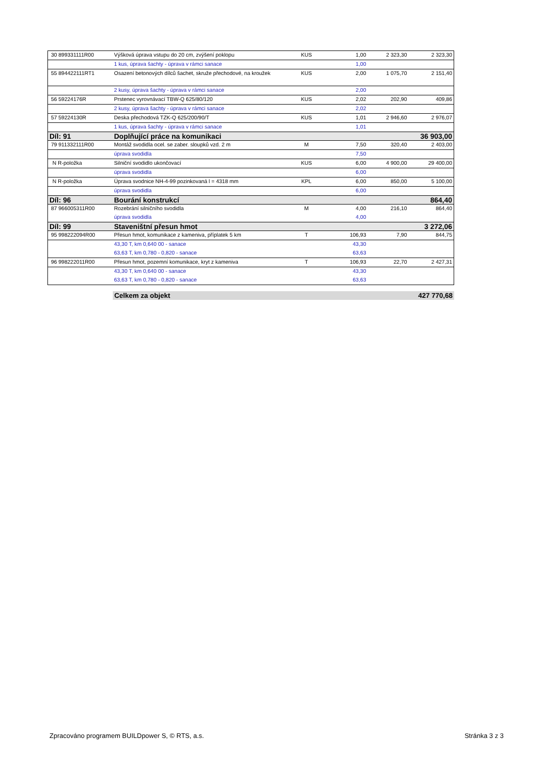| 30 899331111R00 | Výšková úprava vstupu do 20 cm, zvýšení poklopu | KUS | 1,00 | 2 323,30 | 2 323,30 |
| | 1 kus, úprava šachty - úprava v rámci sanace | | 1,00 | | |
| 55 894422111RT1 | Osazení betonových dílců šachet, skruže přechodové, na kroužek | KUS | 2,00 | 1 075,70 | 2 151,40 |
| | 2 kusy, úprava šachty - úprava v rámci sanace | | 2,00 | | |
| 56 59224176R | Prstenec vyrovnávací TBW-Q 625/80/120 | KUS | 2,02 | 202,90 | 409,86 |
| | 2 kusy, úprava šachty - úprava v rámci sanace | | 2,02 | | |
| 57 59224130R | Deska přechodová TZK-Q 625/200/90/T | KUS | 1,01 | 2 946,60 | 2 976,07 |
| | 1 kus, úprava šachty - úprava v rámci sanace | | 1,01 | | |
| Díl: 91 | Doplňující práce na komunikaci | | | | 36 903,00 |
| 79 911332111R00 | Montáž svodidla ocel. se zaber. sloupků vzd. 2 m | M | 7,50 | 320,40 | 2 403,00 |
| | úprava svodidla | | 7,50 | | |
| N R-položka | Silniční svodidlo ukončovací | KUS | 6,00 | 4 900,00 | 29 400,00 |
| | úprava svodidla | | 6,00 | | |
| N R-položka | Úprava svodnice NH-4-99 pozinkovaná l = 4318 mm | KPL | 6,00 | 850,00 | 5 100,00 |
| | úprava svodidla | | 6,00 | | |
| Díl: 96 | Bourání konstrukcí | | | | 864,40 |
| 87 966005311R00 | Rozebrání silničního svodidla | M | 4,00 | 216,10 | 864,40 |
| | úprava svodidla | | 4,00 | | |
| Díl: 99 | Staveništní přesun hmot | | | | 3 272,06 |
| 95 998222094R00 | Přesun hmot, komunikace z kameniva, příplatek 5 km | T | 106,93 | 7,90 | 844,75 |
| | 43,30 T, km 0,640 00 - sanace | | 43,30 | | |
| | 63,63 T, km 0,780 - 0,820 - sanace | | 63,63 | | |
| 96 998222011R00 | Přesun hmot, pozemní komunikace, kryt z kameniva | T | 106,93 | 22,70 | 2 427,31 |
| | 43,30 T, km 0,640 00 - sanace | | 43,30 | | |
| | 63,63 T, km 0,780 - 0,820 - sanace | | 63,63 | | |
Celkem za objekt 427 770,68
Zpracováno programem BUILDpower S, © RTS, a.s. Stránka 3 z 3